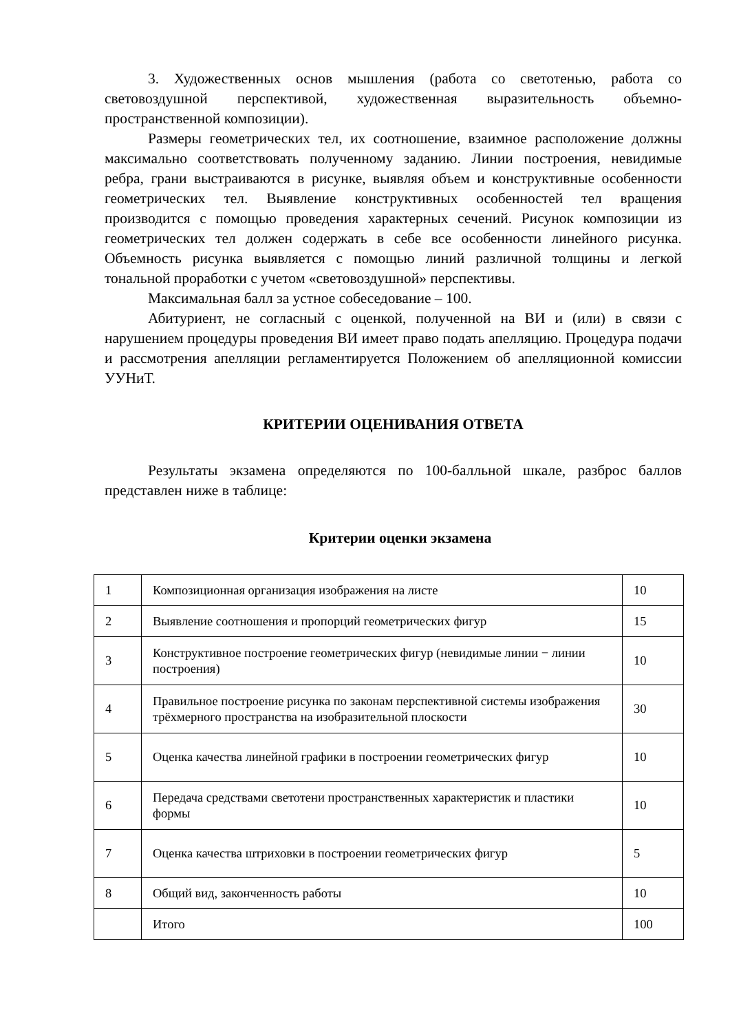3. Художественных основ мышления (работа со светотенью, работа со световоздушной перспективой, художественная выразительность объемно-пространственной композиции).
Размеры геометрических тел, их соотношение, взаимное расположение должны максимально соответствовать полученному заданию. Линии построения, невидимые ребра, грани выстраиваются в рисунке, выявляя объем и конструктивные особенности геометрических тел. Выявление конструктивных особенностей тел вращения производится с помощью проведения характерных сечений. Рисунок композиции из геометрических тел должен содержать в себе все особенности линейного рисунка. Объемность рисунка выявляется с помощью линий различной толщины и легкой тональной проработки с учетом «световоздушной» перспективы.
Максимальная балл за устное собеседование – 100.
Абитуриент, не согласный с оценкой, полученной на ВИ и (или) в связи с нарушением процедуры проведения ВИ имеет право подать апелляцию. Процедура подачи и рассмотрения апелляции регламентируется Положением об апелляционной комиссии УУНиТ.
КРИТЕРИИ ОЦЕНИВАНИЯ ОТВЕТА
Результаты экзамена определяются по 100-балльной шкале, разброс баллов представлен ниже в таблице:
Критерии оценки экзамена
| 1 | Композиционная организация изображения на листе | 10 |
| 2 | Выявление соотношения и пропорций геометрических фигур | 15 |
| 3 | Конструктивное построение геометрических фигур (невидимые линии − линии построения) | 10 |
| 4 | Правильное построение рисунка по законам перспективной системы изображения трёхмерного пространства на изобразительной плоскости | 30 |
| 5 | Оценка качества линейной графики в построении геометрических фигур | 10 |
| 6 | Передача средствами светотени пространственных характеристик и пластики формы | 10 |
| 7 | Оценка качества штриховки в построении геометрических фигур | 5 |
| 8 | Общий вид, законченность работы | 10 |
| | Итого | 100 |